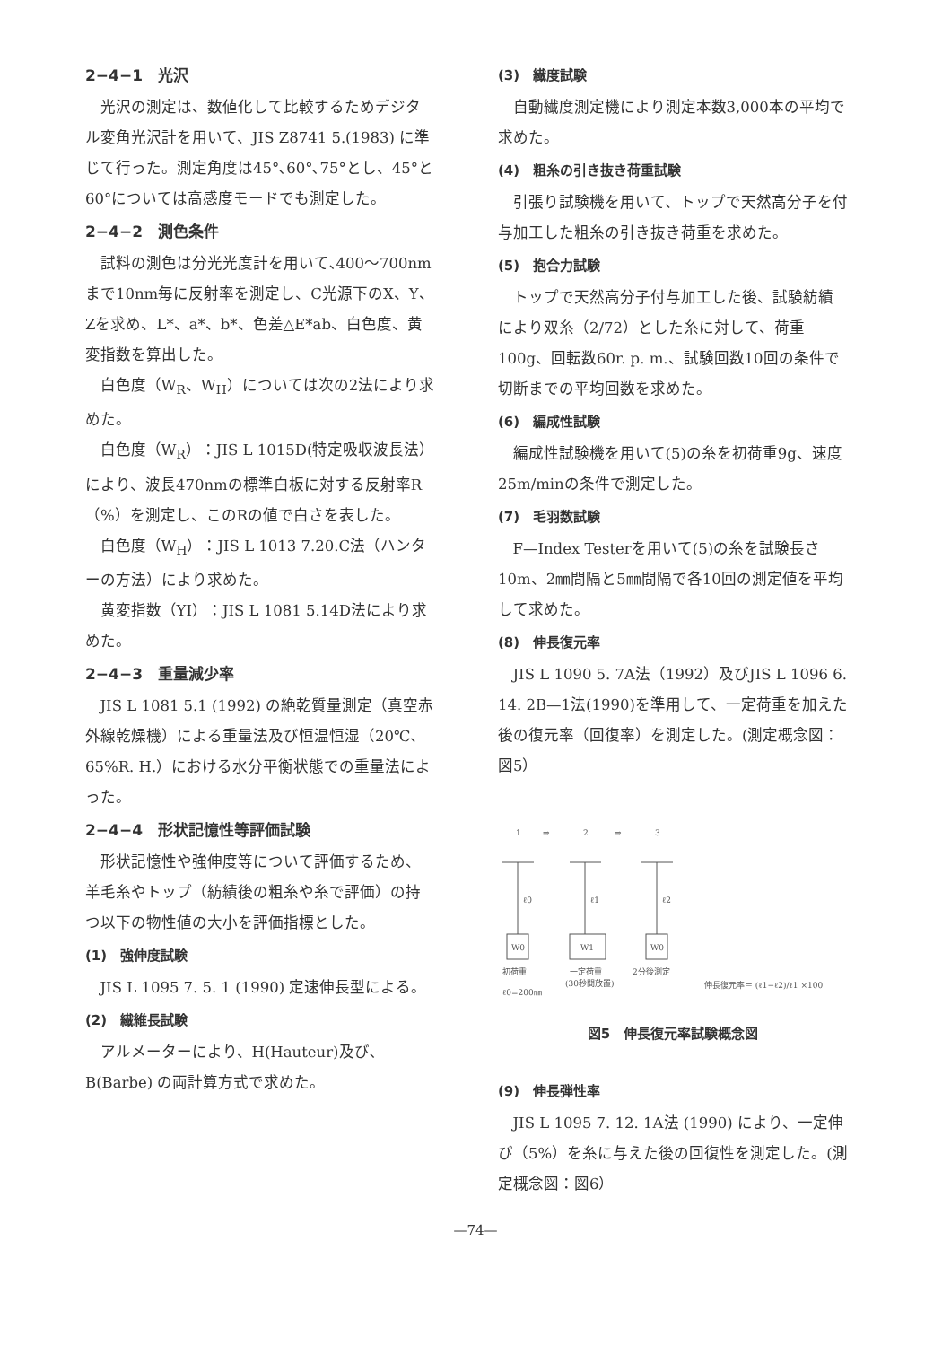2−4−1　光沢
光沢の測定は、数値化して比較するためデジタル変角光沢計を用いて、JIS Z8741 5.(1983) に準じて行った。測定角度は45°､60°､75°とし、45°と60°については高感度モードでも測定した。
2−4−2　測色条件
試料の測色は分光光度計を用いて､400〜700nmまで10nm毎に反射率を測定し、C光源下のX、Y、Zを求め、L*、a*、b*、色差△E*ab、白色度、黄変指数を算出した。
白色度（W<sub>R</sub>、W<sub>H</sub>）については次の2法により求めた。
白色度（W<sub>R</sub>）：JIS L 1015D(特定吸収波長法）により、波長470nmの標準白板に対する反射率R（%）を測定し、このRの値で白さを表した。
白色度（W<sub>H</sub>）：JIS L 1013 7.20.C法（ハンターの方法）により求めた。
黄変指数（YI）：JIS L 1081 5.14D法により求めた。
2−4−3　重量減少率
JIS L 1081 5.1 (1992) の絶乾質量測定（真空赤外線乾燥機）による重量法及び恒温恒湿（20℃、65%R. H.）における水分平衡状態での重量法によった。
2−4−4　形状記憶性等評価試験
形状記憶性や強伸度等について評価するため、羊毛糸やトップ（紡績後の粗糸や糸で評価）の持つ以下の物性値の大小を評価指標とした。
(1)　強伸度試験
JIS L 1095 7. 5. 1 (1990) 定速伸長型による。
(2)　繊維長試験
アルメーターにより、H(Hauteur)及び､B(Barbe) の両計算方式で求めた。
(3)　繊度試験
自動繊度測定機により測定本数3,000本の平均で求めた。
(4)　粗糸の引き抜き荷重試験
引張り試験機を用いて、トップで天然高分子を付与加工した粗糸の引き抜き荷重を求めた。
(5)　抱合力試験
トップで天然高分子付与加工した後、試験紡績により双糸（2/72）とした糸に対して、荷重100g、回転数60r. p. m.、試験回数10回の条件で切断までの平均回数を求めた。
(6)　編成性試験
編成性試験機を用いて(5)の糸を初荷重9g、速度25m/minの条件で測定した。
(7)　毛羽数試験
F—Index Testerを用いて(5)の糸を試験長さ10m、2㎜間隔と5㎜間隔で各10回の測定値を平均して求めた。
(8)　伸長復元率
JIS L 1090 5. 7A法（1992）及びJIS L 1096 6. 14. 2B—1法(1990)を準用して、一定荷重を加えた後の復元率（回復率）を測定した。(測定概念図：図5）
1
⇒
2
⇒
3
ℓ0
ℓ1
ℓ2
W0
W1
W0
初荷重
一定荷重
2分後測定
(30秒間放置)
ℓ0=200㎜
伸長復元率＝ (ℓ1−ℓ2)/ℓ1 ×100
図5　伸長復元率試験概念図
(9)　伸長弾性率
JIS L 1095 7. 12. 1A法 (1990) により、一定伸び（5%）を糸に与えた後の回復性を測定した。(測定概念図：図6）
—74—